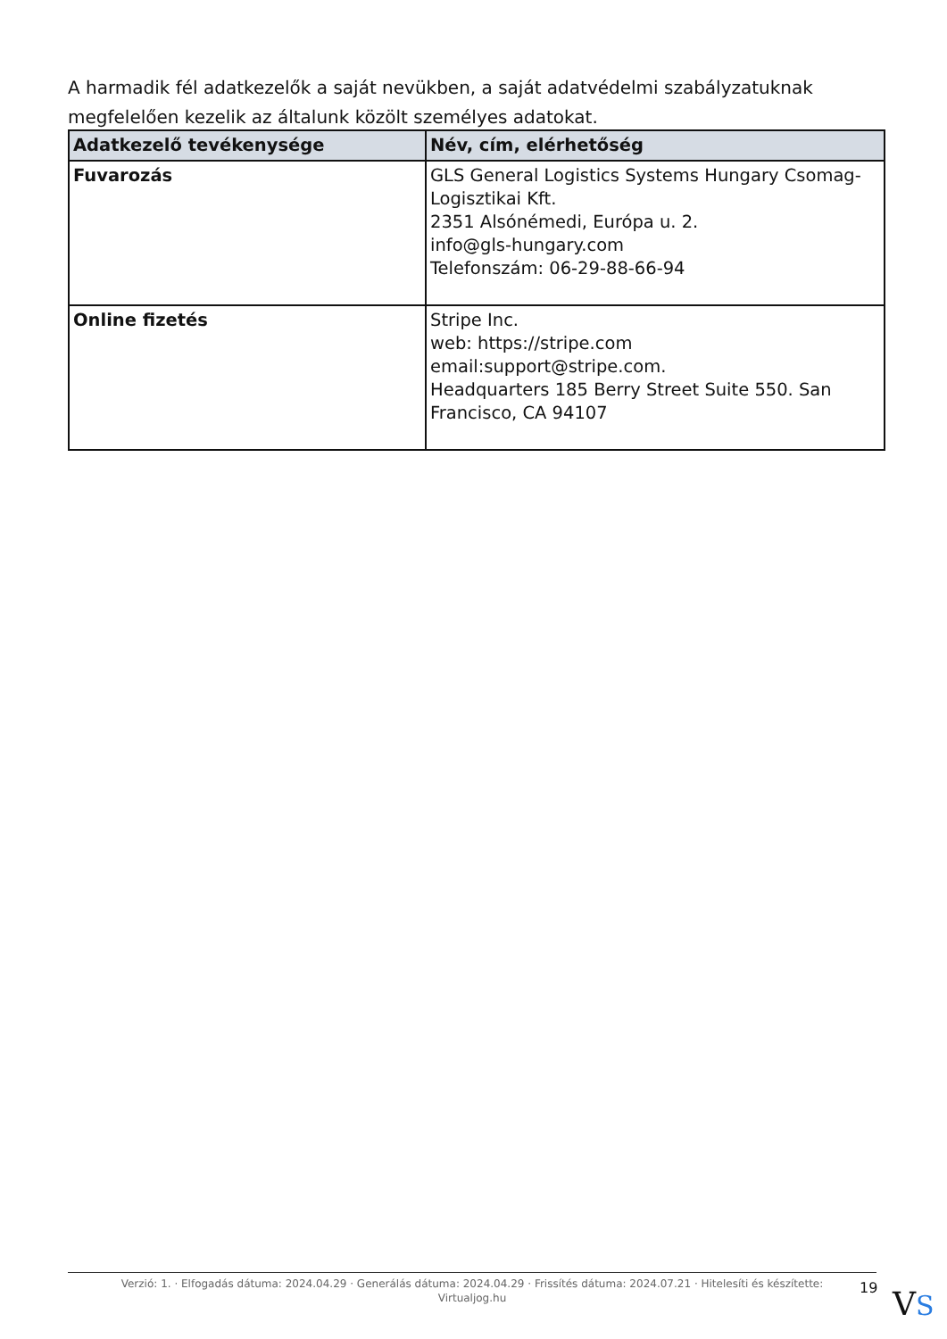A harmadik fél adatkezelők a saját nevükben, a saját adatvédelmi szabályzatuknak megfelelően kezelik az általunk közölt személyes adatokat.
| Adatkezelő tevékenysége | Név, cím, elérhetőség |
| --- | --- |
| Fuvarozás | GLS General Logistics Systems Hungary Csomag-Logisztikai Kft. 2351 Alsónémedi, Európa u. 2. info@gls-hungary.com Telefonszám: 06-29-88-66-94 |
| Online fizetés | Stripe Inc. web: https://stripe.com email:support@stripe.com. Headquarters 185 Berry Street Suite 550. San Francisco, CA 94107 |
Verzió: 1. · Elfogadás dátuma: 2024.04.29 · Generálás dátuma: 2024.04.29 · Frissítés dátuma: 2024.07.21 · Hitelesíti és készítette: Virtualjog.hu
19 VS